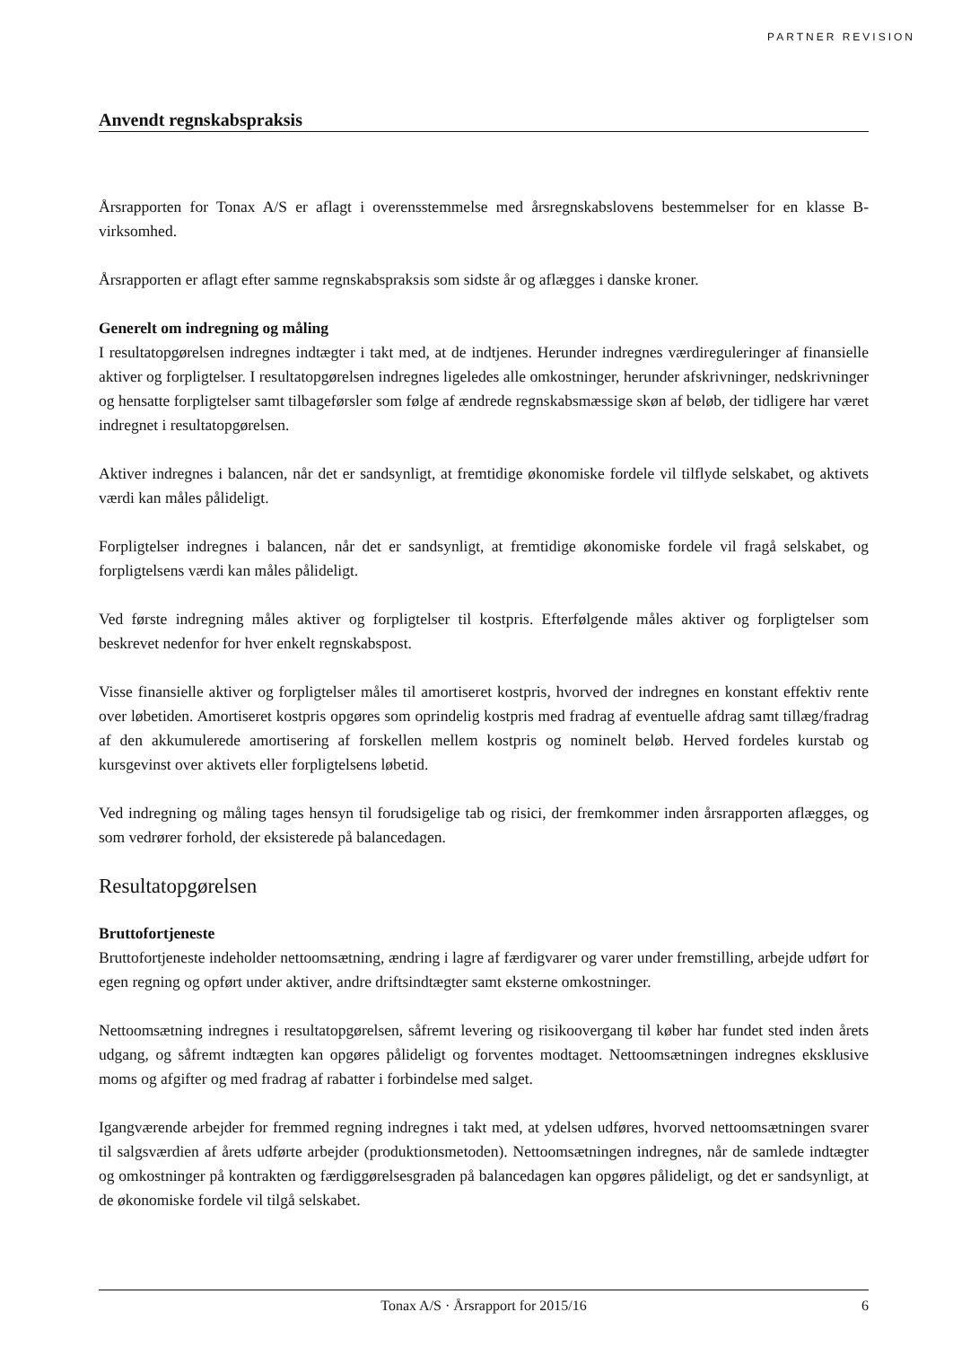PARTNER REVISION
Anvendt regnskabspraksis
Årsrapporten for Tonax A/S er aflagt i overensstemmelse med årsregnskabslovens bestemmelser for en klasse B-virksomhed.
Årsrapporten er aflagt efter samme regnskabspraksis som sidste år og aflægges i danske kroner.
Generelt om indregning og måling
I resultatopgørelsen indregnes indtægter i takt med, at de indtjenes. Herunder indregnes værdireguleringer af finansielle aktiver og forpligtelser. I resultatopgørelsen indregnes ligeledes alle omkostninger, herunder afskrivninger, nedskrivninger og hensatte forpligtelser samt tilbageførsler som følge af ændrede regnskabsmæssige skøn af beløb, der tidligere har været indregnet i resultatopgørelsen.
Aktiver indregnes i balancen, når det er sandsynligt, at fremtidige økonomiske fordele vil tilflyde selskabet, og aktivets værdi kan måles pålideligt.
Forpligtelser indregnes i balancen, når det er sandsynligt, at fremtidige økonomiske fordele vil fragå selskabet, og forpligtelsens værdi kan måles pålideligt.
Ved første indregning måles aktiver og forpligtelser til kostpris. Efterfølgende måles aktiver og forpligtelser som beskrevet nedenfor for hver enkelt regnskabspost.
Visse finansielle aktiver og forpligtelser måles til amortiseret kostpris, hvorved der indregnes en konstant effektiv rente over løbetiden. Amortiseret kostpris opgøres som oprindelig kostpris med fradrag af eventuelle afdrag samt tillæg/fradrag af den akkumulerede amortisering af forskellen mellem kostpris og nominelt beløb. Herved fordeles kurstab og kursgevinst over aktivets eller forpligtelsens løbetid.
Ved indregning og måling tages hensyn til forudsigelige tab og risici, der fremkommer inden årsrapporten aflægges, og som vedrører forhold, der eksisterede på balancedagen.
Resultatopgørelsen
Bruttofortjeneste
Bruttofortjeneste indeholder nettoomsætning, ændring i lagre af færdigvarer og varer under fremstilling, arbejde udført for egen regning og opført under aktiver, andre driftsindtægter samt eksterne omkostninger.
Nettoomsætning indregnes i resultatopgørelsen, såfremt levering og risikoovergang til køber har fundet sted inden årets udgang, og såfremt indtægten kan opgøres pålideligt og forventes modtaget. Nettoomsætningen indregnes eksklusive moms og afgifter og med fradrag af rabatter i forbindelse med salget.
Igangværende arbejder for fremmed regning indregnes i takt med, at ydelsen udføres, hvorved nettoomsætningen svarer til salgsværdien af årets udførte arbejder (produktionsmetoden). Nettoomsætningen indregnes, når de samlede indtægter og omkostninger på kontrakten og færdiggørelsesgraden på balancedagen kan opgøres pålideligt, og det er sandsynligt, at de økonomiske fordele vil tilgå selskabet.
Tonax A/S · Årsrapport for 2015/16 6